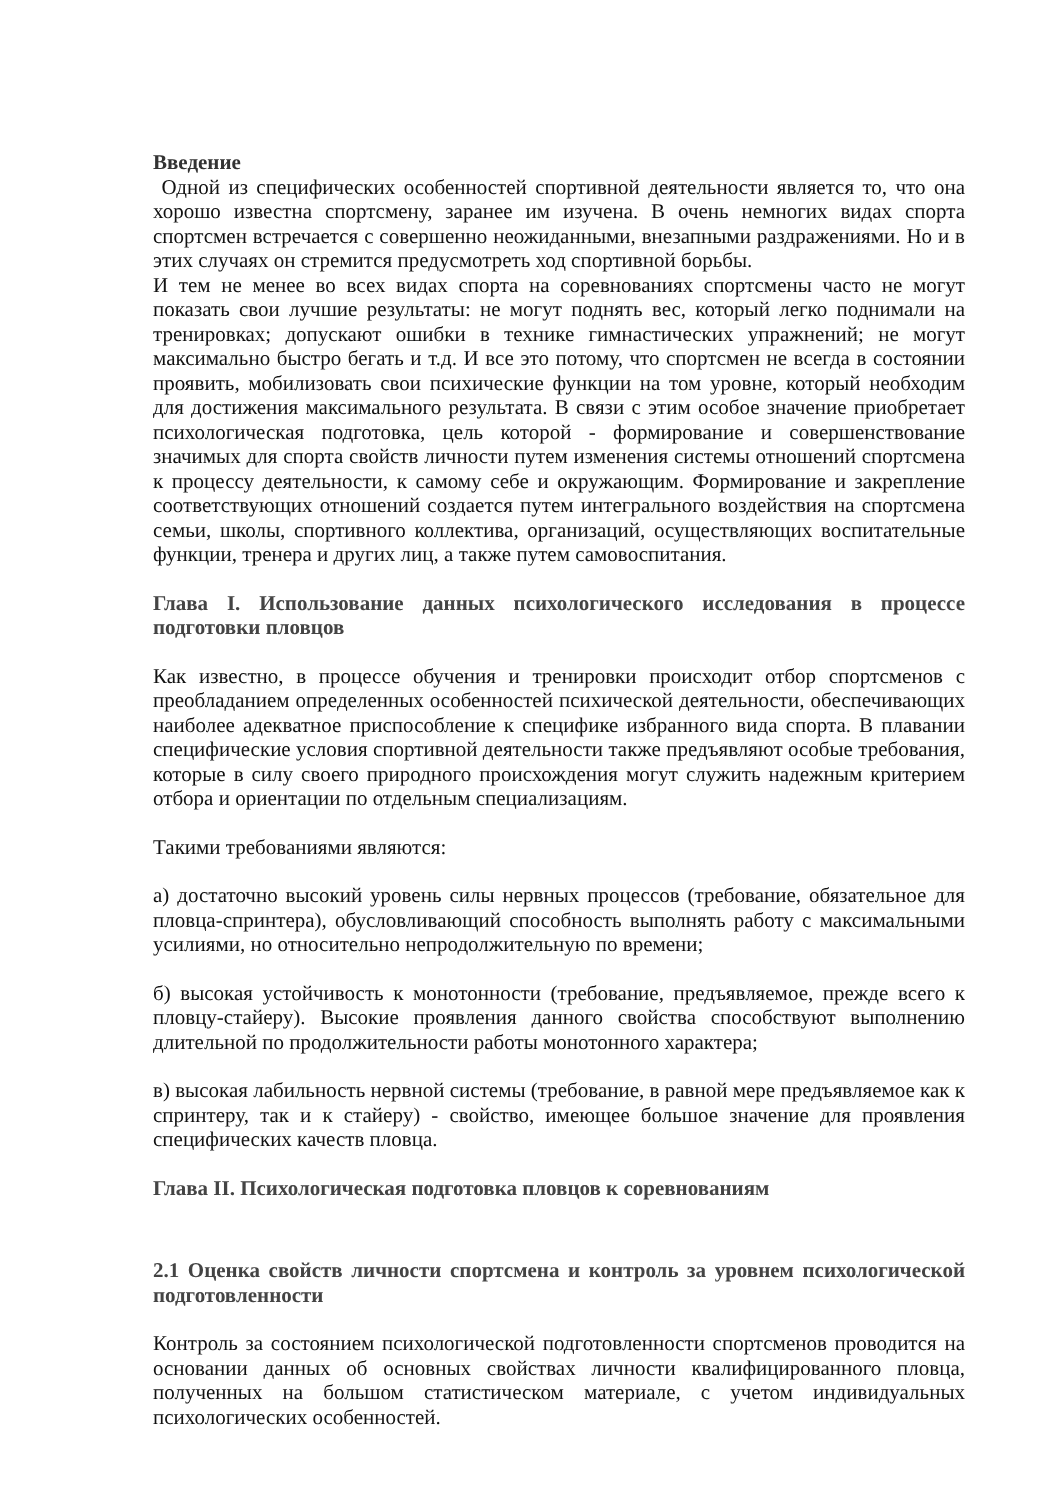Введение
Одной из специфических особенностей спортивной деятельности является то, что она хорошо известна спортсмену, заранее им изучена. В очень немногих видах спорта спортсмен встречается с совершенно неожиданными, внезапными раздражениями. Но и в этих случаях он стремится предусмотреть ход спортивной борьбы.
И тем не менее во всех видах спорта на соревнованиях спортсмены часто не могут показать свои лучшие результаты: не могут поднять вес, который легко поднимали на тренировках; допускают ошибки в технике гимнастических упражнений; не могут максимально быстро бегать и т.д. И все это потому, что спортсмен не всегда в состоянии проявить, мобилизовать свои психические функции на том уровне, который необходим для достижения максимального результата. В связи с этим особое значение приобретает психологическая подготовка, цель которой - формирование и совершенствование значимых для спорта свойств личности путем изменения системы отношений спортсмена к процессу деятельности, к самому себе и окружающим. Формирование и закрепление соответствующих отношений создается путем интегрального воздействия на спортсмена семьи, школы, спортивного коллектива, организаций, осуществляющих воспитательные функции, тренера и других лиц, а также путем самовоспитания.
Глава I. Использование данных психологического исследования в процессе подготовки пловцов
Как известно, в процессе обучения и тренировки происходит отбор спортсменов с преобладанием определенных особенностей психической деятельности, обеспечивающих наиболее адекватное приспособление к специфике избранного вида спорта. В плавании специфические условия спортивной деятельности также предъявляют особые требования, которые в силу своего природного происхождения могут служить надежным критерием отбора и ориентации по отдельным специализациям.
Такими требованиями являются:
а) достаточно высокий уровень силы нервных процессов (требование, обязательное для пловца-спринтера), обусловливающий способность выполнять работу с максимальными усилиями, но относительно непродолжительную по времени;
б) высокая устойчивость к монотонности (требование, предъявляемое, прежде всего к пловцу-стайеру). Высокие проявления данного свойства способствуют выполнению длительной по продолжительности работы монотонного характера;
в) высокая лабильность нервной системы (требование, в равной мере предъявляемое как к спринтеру, так и к стайеру) - свойство, имеющее большое значение для проявления специфических качеств пловца.
Глава II. Психологическая подготовка пловцов к соревнованиям
2.1 Оценка свойств личности спортсмена и контроль за уровнем психологической подготовленности
Контроль за состоянием психологической подготовленности спортсменов проводится на основании данных об основных свойствах личности квалифицированного пловца, полученных на большом статистическом материале, с учетом индивидуальных психологических особенностей.